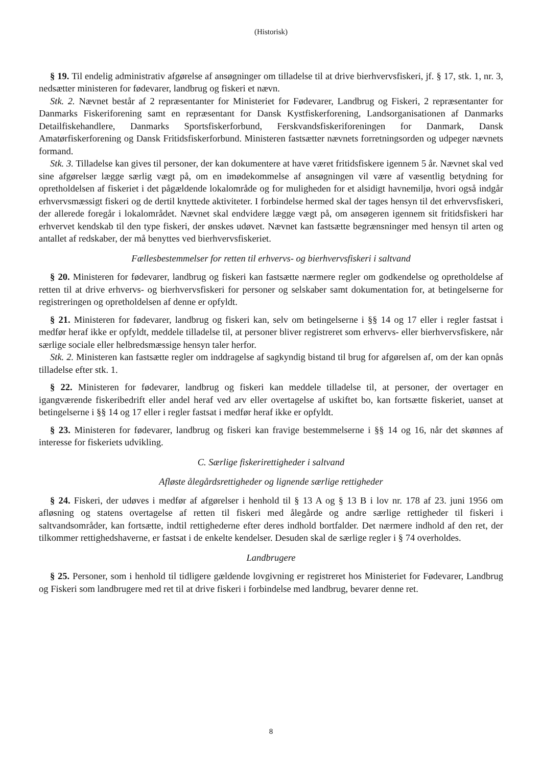(Historisk)
§ 19. Til endelig administrativ afgørelse af ansøgninger om tilladelse til at drive bierhvervsfiskeri, jf. § 17, stk. 1, nr. 3, nedsætter ministeren for fødevarer, landbrug og fiskeri et nævn.
Stk. 2. Nævnet består af 2 repræsentanter for Ministeriet for Fødevarer, Landbrug og Fiskeri, 2 repræsentanter for Danmarks Fiskeriforening samt en repræsentant for Dansk Kystfiskerforening, Landsorganisationen af Danmarks Detailfiskehandlere, Danmarks Sportsfiskerforbund, Ferskvandsfiskeriforeningen for Danmark, Dansk Amatørfiskerforening og Dansk Fritidsfiskerforbund. Ministeren fastsætter nævnets forretningsorden og udpeger nævnets formand.
Stk. 3. Tilladelse kan gives til personer, der kan dokumentere at have været fritidsfiskere igennem 5 år. Nævnet skal ved sine afgørelser lægge særlig vægt på, om en imødekommelse af ansøgningen vil være af væsentlig betydning for opretholdelsen af fiskeriet i det pågældende lokalområde og for muligheden for et alsidigt havnemiljø, hvori også indgår erhvervsmæssigt fiskeri og de dertil knyttede aktiviteter. I forbindelse hermed skal der tages hensyn til det erhvervsfiskeri, der allerede foregår i lokalområdet. Nævnet skal endvidere lægge vægt på, om ansøgeren igennem sit fritidsfiskeri har erhvervet kendskab til den type fiskeri, der ønskes udøvet. Nævnet kan fastsætte begrænsninger med hensyn til arten og antallet af redskaber, der må benyttes ved bierhvervsfiskeriet.
Fællesbestemmelser for retten til erhvervs- og bierhvervsfiskeri i saltvand
§ 20. Ministeren for fødevarer, landbrug og fiskeri kan fastsætte nærmere regler om godkendelse og opretholdelse af retten til at drive erhvervs- og bierhvervsfiskeri for personer og selskaber samt dokumentation for, at betingelserne for registreringen og opretholdelsen af denne er opfyldt.
§ 21. Ministeren for fødevarer, landbrug og fiskeri kan, selv om betingelserne i §§ 14 og 17 eller i regler fastsat i medfør heraf ikke er opfyldt, meddele tilladelse til, at personer bliver registreret som erhvervs- eller bierhvervsfiskere, når særlige sociale eller helbredsmæssige hensyn taler herfor.
Stk. 2. Ministeren kan fastsætte regler om inddragelse af sagkyndig bistand til brug for afgørelsen af, om der kan opnås tilladelse efter stk. 1.
§ 22. Ministeren for fødevarer, landbrug og fiskeri kan meddele tilladelse til, at personer, der overtager en igangværende fiskeribedrift eller andel heraf ved arv eller overtagelse af uskiftet bo, kan fortsætte fiskeriet, uanset at betingelserne i §§ 14 og 17 eller i regler fastsat i medfør heraf ikke er opfyldt.
§ 23. Ministeren for fødevarer, landbrug og fiskeri kan fravige bestemmelserne i §§ 14 og 16, når det skønnes af interesse for fiskeriets udvikling.
C. Særlige fiskerirettigheder i saltvand
Afløste ålegårdsrettigheder og lignende særlige rettigheder
§ 24. Fiskeri, der udøves i medfør af afgørelser i henhold til § 13 A og § 13 B i lov nr. 178 af 23. juni 1956 om afløsning og statens overtagelse af retten til fiskeri med ålegårde og andre særlige rettigheder til fiskeri i saltvandsområder, kan fortsætte, indtil rettighederne efter deres indhold bortfalder. Det nærmere indhold af den ret, der tilkommer rettighedshaverne, er fastsat i de enkelte kendelser. Desuden skal de særlige regler i § 74 overholdes.
Landbrugere
§ 25. Personer, som i henhold til tidligere gældende lovgivning er registreret hos Ministeriet for Fødevarer, Landbrug og Fiskeri som landbrugere med ret til at drive fiskeri i forbindelse med landbrug, bevarer denne ret.
8